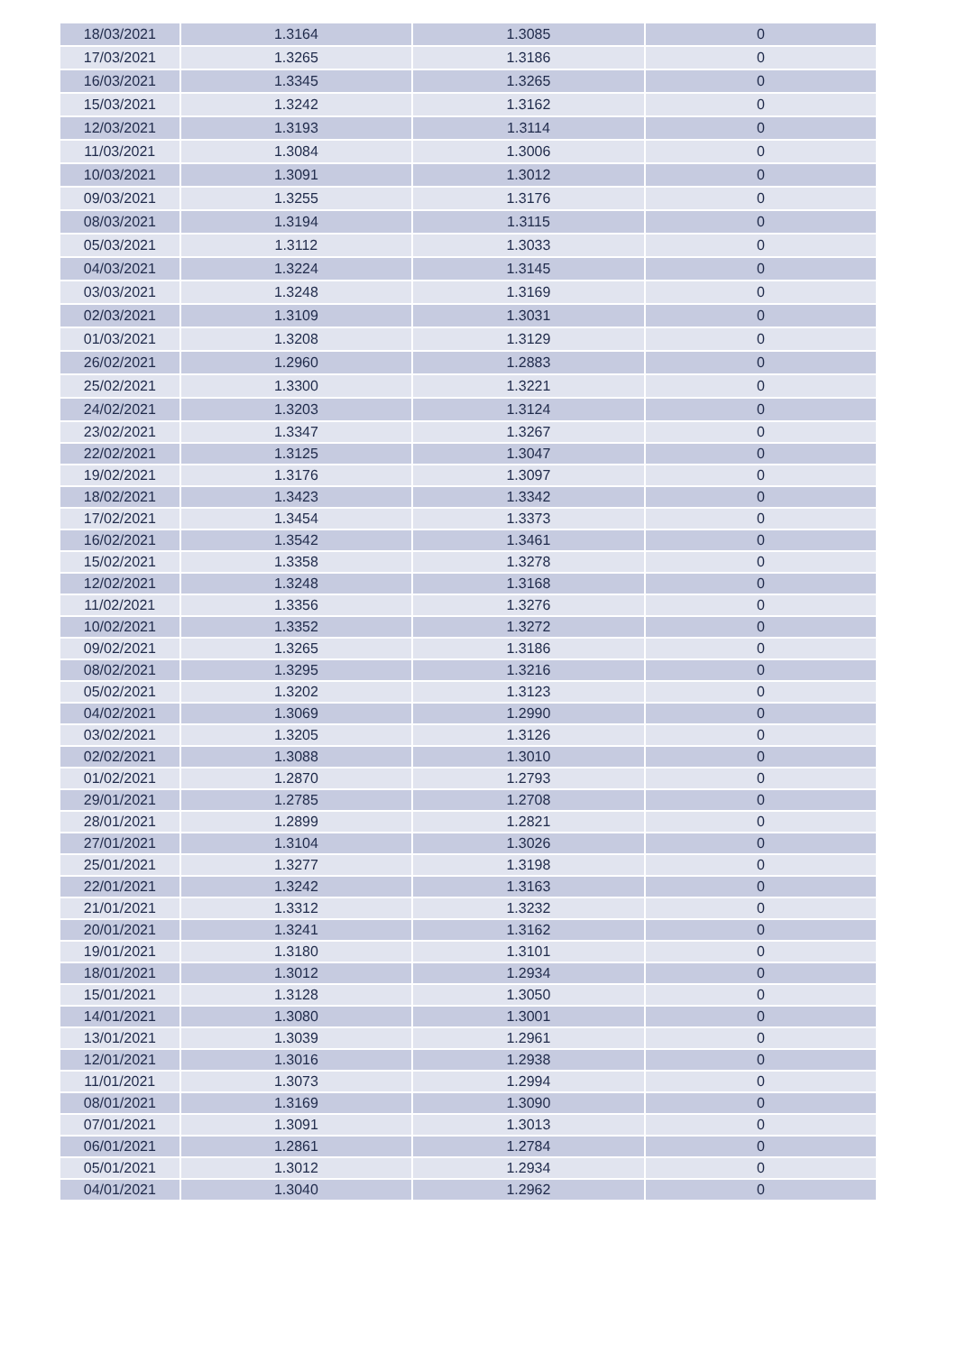| 18/03/2021 | 1.3164 | 1.3085 | 0 |
| 17/03/2021 | 1.3265 | 1.3186 | 0 |
| 16/03/2021 | 1.3345 | 1.3265 | 0 |
| 15/03/2021 | 1.3242 | 1.3162 | 0 |
| 12/03/2021 | 1.3193 | 1.3114 | 0 |
| 11/03/2021 | 1.3084 | 1.3006 | 0 |
| 10/03/2021 | 1.3091 | 1.3012 | 0 |
| 09/03/2021 | 1.3255 | 1.3176 | 0 |
| 08/03/2021 | 1.3194 | 1.3115 | 0 |
| 05/03/2021 | 1.3112 | 1.3033 | 0 |
| 04/03/2021 | 1.3224 | 1.3145 | 0 |
| 03/03/2021 | 1.3248 | 1.3169 | 0 |
| 02/03/2021 | 1.3109 | 1.3031 | 0 |
| 01/03/2021 | 1.3208 | 1.3129 | 0 |
| 26/02/2021 | 1.2960 | 1.2883 | 0 |
| 25/02/2021 | 1.3300 | 1.3221 | 0 |
| 24/02/2021 | 1.3203 | 1.3124 | 0 |
| 23/02/2021 | 1.3347 | 1.3267 | 0 |
| 22/02/2021 | 1.3125 | 1.3047 | 0 |
| 19/02/2021 | 1.3176 | 1.3097 | 0 |
| 18/02/2021 | 1.3423 | 1.3342 | 0 |
| 17/02/2021 | 1.3454 | 1.3373 | 0 |
| 16/02/2021 | 1.3542 | 1.3461 | 0 |
| 15/02/2021 | 1.3358 | 1.3278 | 0 |
| 12/02/2021 | 1.3248 | 1.3168 | 0 |
| 11/02/2021 | 1.3356 | 1.3276 | 0 |
| 10/02/2021 | 1.3352 | 1.3272 | 0 |
| 09/02/2021 | 1.3265 | 1.3186 | 0 |
| 08/02/2021 | 1.3295 | 1.3216 | 0 |
| 05/02/2021 | 1.3202 | 1.3123 | 0 |
| 04/02/2021 | 1.3069 | 1.2990 | 0 |
| 03/02/2021 | 1.3205 | 1.3126 | 0 |
| 02/02/2021 | 1.3088 | 1.3010 | 0 |
| 01/02/2021 | 1.2870 | 1.2793 | 0 |
| 29/01/2021 | 1.2785 | 1.2708 | 0 |
| 28/01/2021 | 1.2899 | 1.2821 | 0 |
| 27/01/2021 | 1.3104 | 1.3026 | 0 |
| 25/01/2021 | 1.3277 | 1.3198 | 0 |
| 22/01/2021 | 1.3242 | 1.3163 | 0 |
| 21/01/2021 | 1.3312 | 1.3232 | 0 |
| 20/01/2021 | 1.3241 | 1.3162 | 0 |
| 19/01/2021 | 1.3180 | 1.3101 | 0 |
| 18/01/2021 | 1.3012 | 1.2934 | 0 |
| 15/01/2021 | 1.3128 | 1.3050 | 0 |
| 14/01/2021 | 1.3080 | 1.3001 | 0 |
| 13/01/2021 | 1.3039 | 1.2961 | 0 |
| 12/01/2021 | 1.3016 | 1.2938 | 0 |
| 11/01/2021 | 1.3073 | 1.2994 | 0 |
| 08/01/2021 | 1.3169 | 1.3090 | 0 |
| 07/01/2021 | 1.3091 | 1.3013 | 0 |
| 06/01/2021 | 1.2861 | 1.2784 | 0 |
| 05/01/2021 | 1.3012 | 1.2934 | 0 |
| 04/01/2021 | 1.3040 | 1.2962 | 0 |